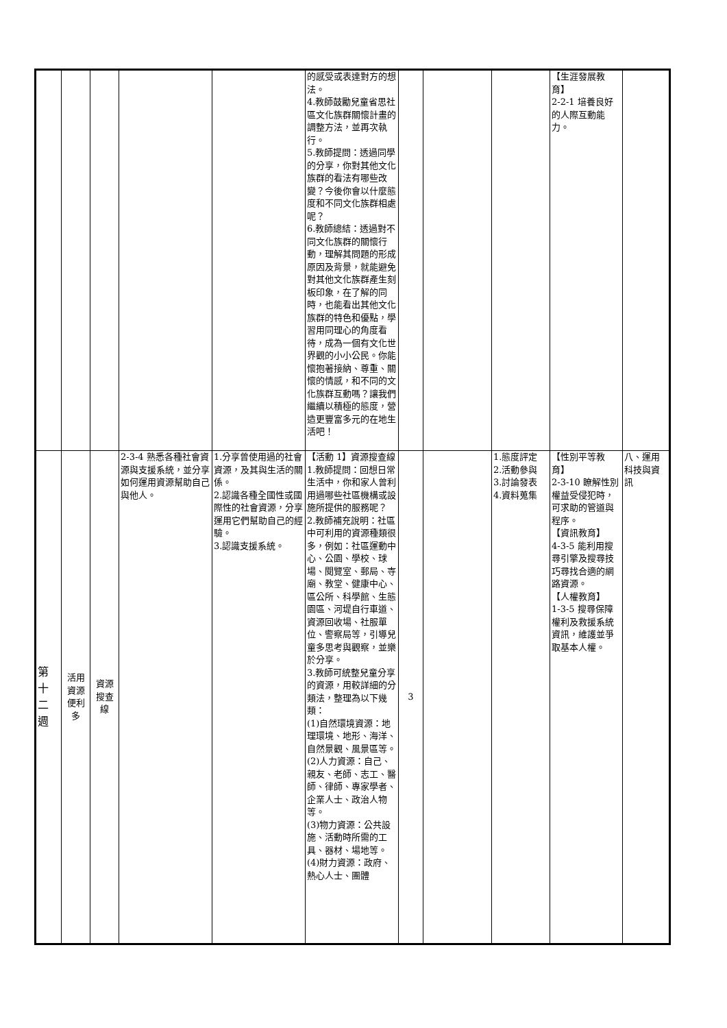| | | | | | 的感受或表達對方的想法。 4.教師鼓勵兒童省思社區文化族群關懷計畫的調整方法，並再次執行。 5.教師提問：透過同學的分享，你對其他文化族群的看法有哪些改變？今後你會以什麼態度和不同文化族群相處呢？ 6.教師總結：透過對不同文化族群的關懷行動，理解其問題的形成原因及背景，就能避免對其他文化族群產生刻板印象，在了解的同時，也能看出其他文化族群的特色和優點，學習用同理心的角度看待，成為一個有文化世界觀的小小公民。你能懷抱著接納、尊重、關懷的情感，和不同的文化族群互動嗎？讓我們繼續以積極的態度，營造更豐富多元的在地生活吧！ | | | | 【生涯發展教育】 2-2-1 培養良好的人際互動能力。 | |
| 第 十 二 週 | 活用資源便利多 | 資源搜查線 | 2-3-4 熟悉各種社會資源與支援系統，並分享如何運用資源幫助自己與他人。 | 1.分享曾使用過的社會資源，及其與生活的關係。 2.認識各種全國性或國際性的社會資源，分享運用它們幫助自己的經驗。 3.認識支援系統。 | 【活動 1】資源搜查線 1.教師提問：回想日常生活中，你和家人曾利用過哪些社區機構或設施所提供的服務呢？ 2.教師補充說明：社區中可利用的資源種類很多，例如：社區運動中心、公園、學校、球場、閱覽室、郵局、寺廟、教堂、健康中心、區公所、科學館、生態園區、河堤自行車道、資源回收場、社服單位、警察局等，引導兒童多思考與觀察，並樂於分享。 3.教師可統整兒童分享的資源，用較詳細的分類法，整理為以下幾類： (1)自然環境資源：地理環境、地形、海洋、自然景觀、風景區等。 (2)人力資源：自己、親友、老師、志工、醫師、律師、專家學者、企業人士、政治人物等。 (3)物力資源：公共設施、活動時所需的工具、器材、場地等。 (4)財力資源：政府、熱心人士、團體 | 3 | | 1.態度評定 2.活動參與 3.討論發表 4.資料蒐集 | 【性別平等教育】 2-3-10 瞭解性別權益受侵犯時，可求助的管道與程序。 【資訊教育】 4-3-5 能利用搜尋引擎及搜尋技巧尋找合適的網路資源。 【人權教育】 1-3-5 搜尋保障權利及救援系統資訊，維護並爭取基本人權。 | 八、運用科技與資訊 |